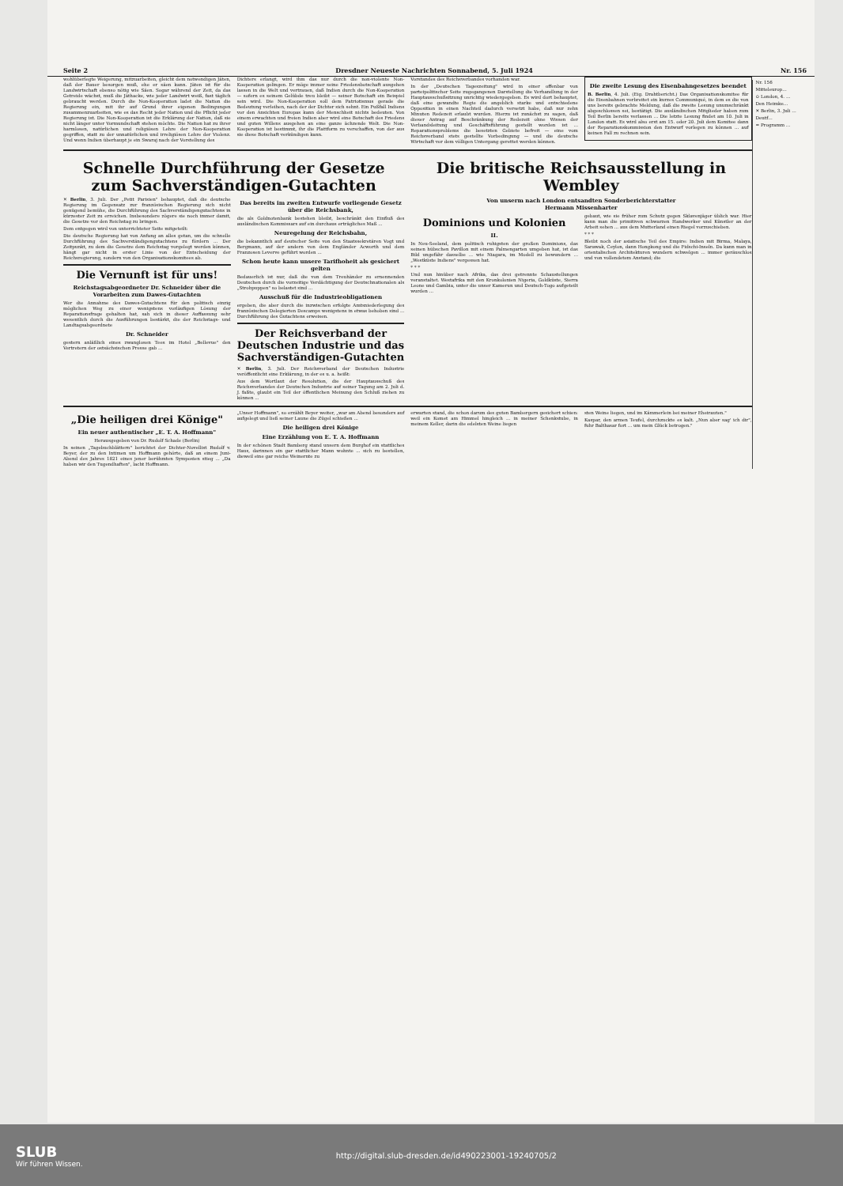Seite 2 Dresdner Neueste Nachrichten Sonnabend, 5. Juli 1924 Nr. 156
wohlüberlegte Weigerung, mitzuarbeiten, gleicht dem notwendigen Jäten, daß der Bauer besorgen muß, ehe er säen kann. Jäten ist für die Landwirtschaft ebenso nötig wie Säen. Sogar während der Zeit, da das Getreide wächst, muß die Jäthacke, wie jeder Landwirt weiß, fast täglich gebraucht werden. Durch die Non-Kooperation ladet die Nation die Regierung ein, mit ihr auf Grund ihrer eigenen Bedingungen zusammenzuarbeiten, wie es das Recht jeder Nation und die Pflicht jeder Regierung ist. Die Non-Kooperation ist die Erklärung der Nation, daß sie nicht länger unter Vormundschaft stehen möchte. Die Nation hat zu ihrer harmlosen, natürlichen und religiösen Lehre der Non-Kooperation gegriffen, statt zu der unnatürlichen und irreligiösen Lehre der Violenz. Und wenn Indien überhaupt je ein Swaraj nach der Vorstellung des
Dichters erlangt, wird ihm das nur durch die non-violente Non-Kooperation gelingen. Er möge immer seine Friedensbotschaft ausgehen lassen in die Welt und vertrauen, daß Indien durch die Non-Kooperation — sofern es seinem Gelübde treu bleibt — seiner Botschaft ein Beispiel sein wird. Die Non-Kooperation soll dem Patriotismus gerade die Bedeutung verleihen, nach der der Dichter sich sehnt. Ein Fußfall Indiens vor den Ansichten Europas kann der Menschheit nichts bedeuten. Von einem erwachten und freien Indien aber wird eine Botschaft des Friedens und guten Willens ausgehen an eine ganze ächzende Welt. Die Non-Kooperation ist bestimmt, ihr die Plattform zu verschaffen, von der aus sie diese Botschaft verkündigen kann.
Vorstandes des Reichsverbandes vorhanden war.
In der „Deutschen Tageszeitung" wird in einer offenbar von parteipolitischer Seite zugegangenen Darstellung die Verhandlung in der Hauptausschußsitzung unrichtig wiedergegeben. Es wird dort behauptet, daß eine gewandte Regie die angeblich starke und entschiedene Opposition in einen Nachteil dadurch versetzt habe, daß nur zehn Minuten Redezeit erlaubt wurden. Hierzu ist zunächst zu sagen, daß dieser Antrag auf Beschränkung der Redezeit ohne Wissen der Verbandsleitung und Geschäftsführung gestellt worden ist ... Reparationsproblems die besetzten Gebiete befreit — eine vom Reichsverband stets gestellte Vorbedingung — und die deutsche Wirtschaft vor dem völligen Untergang gerettet werden können.
Die zweite Lesung des Eisenbahngesetzes beendet
B. Berlin, 4. Juli. (Eig. Drahtbericht.) Das Organisationskomitee für die Eisenbahnen verbreitet ein kurzes Communiqué, in dem es die von uns bereits gebrachte Meldung, daß die zweite Lesung unumschränkt abgeschlossen sei, bestätigt. Die ausländischen Mitglieder haben zum Teil Berlin bereits verlassen ... Die letzte Lesung findet am 10. Juli in London statt. Es wird also erst am 15. oder 20. Juli dem Komitee dann der Reparationskommission den Entwurf vorlegen zu können ... auf keinen Fall zu rechnen sein.
Schnelle Durchführung der Gesetze zum Sachverständigen-Gutachten
✕ Berlin, 3. Juli. Der „Petit Parisien" behauptet, daß die deutsche Regierung im Gegensatz zur französischen Regierung sich nicht genügend bemühe, die Durchführung des Sachverständigengutachtens in kürzester Zeit zu erreichen. Insbesondere zögere sie noch immer damit, die Gesetze vor den Reichstag zu bringen.
Dem entgegen wird von unterrichteter Seite mitgeteilt:
Die deutsche Regierung hat von Anfang an alles getan, um die schnelle Durchführung des Sachverständigengutachtens zu fördern ... Der Zeitpunkt, zu dem die Gesetze dem Reichstag vorgelegt werden können, hängt gar nicht in erster Linie von der Entscheidung der Reichsregierung, sondern von den Organisationskomitees ab.
Die Vernunft ist für uns!
Reichstagsabgeordneter Dr. Schneider über die Vorarbeiten zum Dawes-Gutachten
Wer die Annahme des Dawes-Gutachtens für den politisch einzig möglichen Weg zu einer wenigstens vorläufigen Lösung der Reparationsfrage gehalten hat, sah sich in dieser Auffassung sehr wesentlich durch die Ausführungen bestärkt, die der Reichstags- und Landtagsabgeordnete
Dr. Schneider
gestern anläßlich eines zwanglosen Tees im Hotel „Bellevue" den Vertretern der ostsächsischen Presse gab ...
Das bereits im zweiten Entwurfe vorliegende Gesetz über die Reichsbank,
die als Goldnotenbank bestehen bleibt, beschränkt den Einfluß des ausländischen Kommissars auf ein durchaus erträgliches Maß ...
Neuregelung der Reichsbahn,
die bekanntlich auf deutscher Seite von den Staatssekretären Vogt und Bergmann, auf der andern von dem Engländer Acworth und dem Franzosen Leverve geführt worden ...
Schon heute kann unsere Tarifhoheit als gesichert gelten
Bedauerlich ist nur, daß die von dem Treuhänder zu ernennenden Deutschen durch die vorzeitige Verdächtigung der Deutschnationalen als „Strohpuppen" so belastet sind ...
Ausschuß für die Industrieobligationen
ergeben, die aber durch die inzwischen erfolgte Amtsniederlegung des französischen Delegierten Descamps wenigstens in etwas behoben sind ... Durchführung des Gutachtens erweisen.
Der Reichsverband der Deutschen Industrie und das Sachverständigen-Gutachten
✕ Berlin, 3. Juli. Der Reichsverband der Deutschen Industrie veröffentlicht eine Erklärung, in der es u. a. heißt:
Aus dem Wortlaut der Resolution, die der Hauptausschuß des Reichsverbandes der Deutschen Industrie auf seiner Tagung am 2. Juli d. J. faßte, glaubt ein Teil der öffentlichen Meinung den Schluß ziehen zu können ...
Die britische Reichsausstellung in Wembley
Von unserm nach London entsandten Sonderberichterstatter
Hermann Missenharter
Dominions und Kolonien
II.
In Neu-Seeland, dem politisch ruhigsten der großen Dominions, das seinen hübschen Pavillon mit einem Palmengarten umgeben hat, ist das Bild ungefähr dasselbe ... wie Niagara, im Modell zu bewundern ... „Westküste Indiens" vergessen hat.
* * *
Und nun hinüber nach Afrika, das drei getrennte Schaustellungen veranstaltet. Westafrika mit den Kronkolonien Nigeria, Goldküste, Sierra Leone und Gambia, unter die unser Kamerun und Deutsch-Togo aufgeteilt wurden ...
gebaut, wie sie früher zum Schutz gegen Sklavenjäger üblich war. Hier kann man die primitiven schwarzen Handwerker und Künstler an der Arbeit sehen ... aus dem Mutterland einen Riegel vorzuschieben.
* * *
Bleibt noch der asiatische Teil des Empire: Indien mit Birma, Malaya, Sarawak, Ceylon, dann Hongkong und die Fidschi-Inseln. Da kann man in orientalischen Architekturen wundern schwelgen ... immer geräuschlos und von vollendetem Anstand; die
„Die heiligen drei Könige"
Ein neuer authentischer „E. T. A. Hoffmann"
Herausgegeben von Dr. Rudolf Schade (Berlin)
In seinen „Tagebuchblättern" berichtet der Dichter-Novellist Rudolf v. Beyer, der zu den Intimen um Hoffmann gehörte, daß an einem Juni-Abend des Jahres 1821 eines jener berühmten Symposien stieg ... „Da haben wir den Tugendhaften", lacht Hoffmann.
„Unser Hoffmann", so erzählt Beyer weiter, „war am Abend besonders auf aufgelegt und ließ seiner Laune die Zügel schießen ...
Die heiligen drei Könige
Eine Erzählung von E. T. A. Hoffmann
In der schönen Stadt Bamberg stand unsern dem Burghof ein stattliches Haus, darinnen ein gar stattlicher Mann wohnte ... sich zu bestellen, dieweil eine gar reiche Weinernte zu
erwarten stand, die schon darum des guten Bambergern gesichert schien: weil ein Komet am Himmel hingleich ... in meiner Schenkstube, in meinem Keller, darin die edelsten Weine liegen
sten Weine liegen, und im Kämmerlein bei meiner Eheirauten."
Kaspar, den armen Teufel, durchzuckte es kalt. „Nun aber sag' ich dir", fuhr Balthasar fort ... um mein Glück betrogen."
Nr. 156
Mitteleurop…
⊙ London, 4. …
Den Heimke…
✕ Berlin, 3. Juli …
Deutf…
= Programm …
SLUB
Wir führen Wissen.
http://digital.slub-dresden.de/id490223001-19240705/2